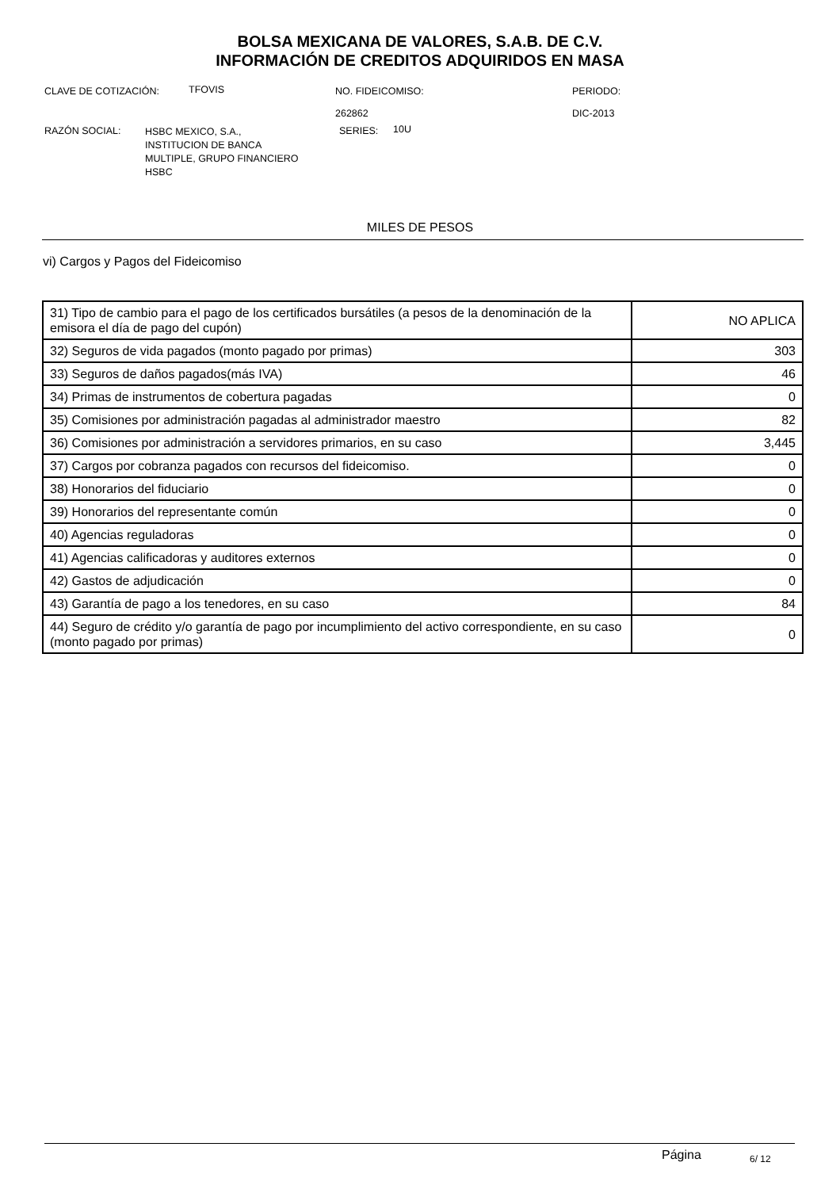BOLSA MEXICANA DE VALORES, S.A.B. DE C.V.
INFORMACIÓN DE CREDITOS ADQUIRIDOS EN MASA
CLAVE DE COTIZACIÓN: TFOVIS
NO. FIDEICOMISO:
262862
PERIODO:
DIC-2013
RAZÓN SOCIAL:
HSBC MEXICO, S.A.,
INSTITUCION DE BANCA
MULTIPLE, GRUPO FINANCIERO
HSBC
SERIES: 10U
MILES DE PESOS
vi) Cargos y Pagos del Fideicomiso
| 31) Tipo de cambio para el pago de los certificados bursátiles (a pesos de la denominación de la emisora el día de pago del cupón) | NO APLICA |
| 32) Seguros de vida pagados (monto pagado por primas) | 303 |
| 33) Seguros de daños pagados(más IVA) | 46 |
| 34) Primas de instrumentos de cobertura pagadas | 0 |
| 35) Comisiones por administración pagadas al administrador maestro | 82 |
| 36) Comisiones por administración a servidores primarios, en su caso | 3,445 |
| 37) Cargos por cobranza pagados con recursos del fideicomiso. | 0 |
| 38) Honorarios del fiduciario | 0 |
| 39) Honorarios del representante común | 0 |
| 40) Agencias reguladoras | 0 |
| 41) Agencias calificadoras y auditores externos | 0 |
| 42) Gastos de adjudicación | 0 |
| 43) Garantía de pago a los tenedores, en su caso | 84 |
| 44) Seguro de crédito y/o garantía de pago por incumplimiento del activo correspondiente, en su caso (monto pagado por primas) | 0 |
Página 6/ 12